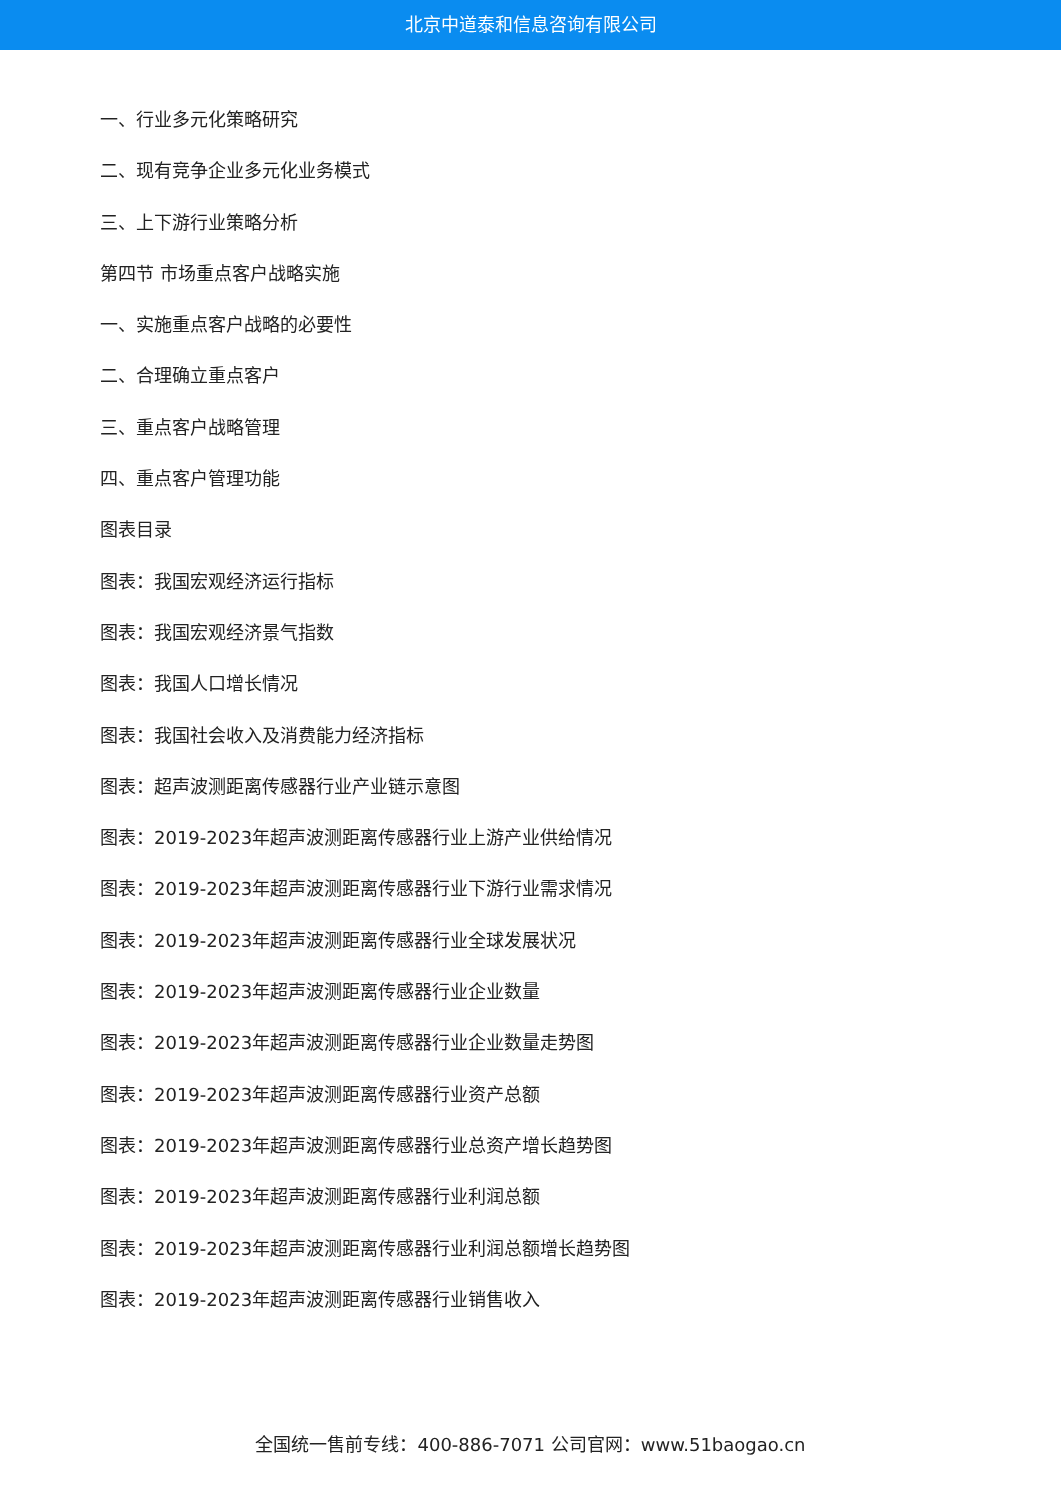北京中道泰和信息咨询有限公司
一、行业多元化策略研究
二、现有竞争企业多元化业务模式
三、上下游行业策略分析
第四节 市场重点客户战略实施
一、实施重点客户战略的必要性
二、合理确立重点客户
三、重点客户战略管理
四、重点客户管理功能
图表目录
图表：我国宏观经济运行指标
图表：我国宏观经济景气指数
图表：我国人口增长情况
图表：我国社会收入及消费能力经济指标
图表：超声波测距离传感器行业产业链示意图
图表：2019-2023年超声波测距离传感器行业上游产业供给情况
图表：2019-2023年超声波测距离传感器行业下游行业需求情况
图表：2019-2023年超声波测距离传感器行业全球发展状况
图表：2019-2023年超声波测距离传感器行业企业数量
图表：2019-2023年超声波测距离传感器行业企业数量走势图
图表：2019-2023年超声波测距离传感器行业资产总额
图表：2019-2023年超声波测距离传感器行业总资产增长趋势图
图表：2019-2023年超声波测距离传感器行业利润总额
图表：2019-2023年超声波测距离传感器行业利润总额增长趋势图
图表：2019-2023年超声波测距离传感器行业销售收入
全国统一售前专线：400-886-7071 公司官网：www.51baogao.cn